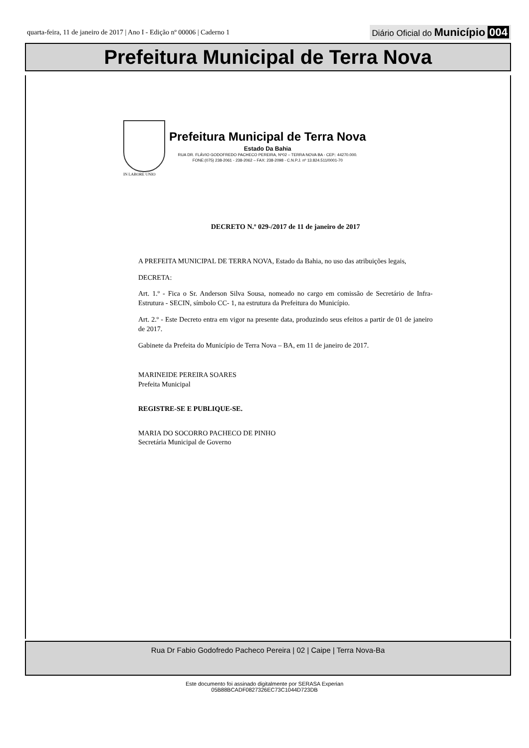quarta-feira, 11 de janeiro de 2017 | Ano I - Edição nº 00006 | Caderno 1 Diário Oficial do Município 004
Prefeitura Municipal de Terra Nova
Prefeitura Municipal de Terra Nova
Estado Da Bahia
RUA DR. FLÁVIO GODOFREDO PACHECO PEREIRA, Nº02 – TERRA NOVA BA - CEP.: 44270.000.
FONE:(075) 238-2061 - 238-2062 – FAX: 238-2098 - C.N.P.J. nº 13.824.511/0001-70
IN LABORE UNIO
DECRETO N.º 029-/2017 de 11 de janeiro de 2017
A PREFEITA MUNICIPAL DE TERRA NOVA, Estado da Bahia, no uso das atribuições legais,
DECRETA:
Art. 1.º - Fica o Sr. Anderson Silva Sousa, nomeado no cargo em comissão de Secretário de Infra-Estrutura - SECIN, símbolo CC- 1, na estrutura da Prefeitura do Município.
Art. 2.º - Este Decreto entra em vigor na presente data, produzindo seus efeitos a partir de 01 de janeiro de 2017.
Gabinete da Prefeita do Município de Terra Nova – BA, em 11 de janeiro de 2017.
MARINEIDE PEREIRA SOARES
Prefeita Municipal
REGISTRE-SE E PUBLIQUE-SE.
MARIA DO SOCORRO PACHECO DE PINHO
Secretária Municipal de Governo
Rua Dr Fabio Godofredo Pacheco Pereira | 02 | Caipe | Terra Nova-Ba
Este documento foi assinado digitalmente por SERASA Experian
05B88BCADF0827326EC73C1044D723DB